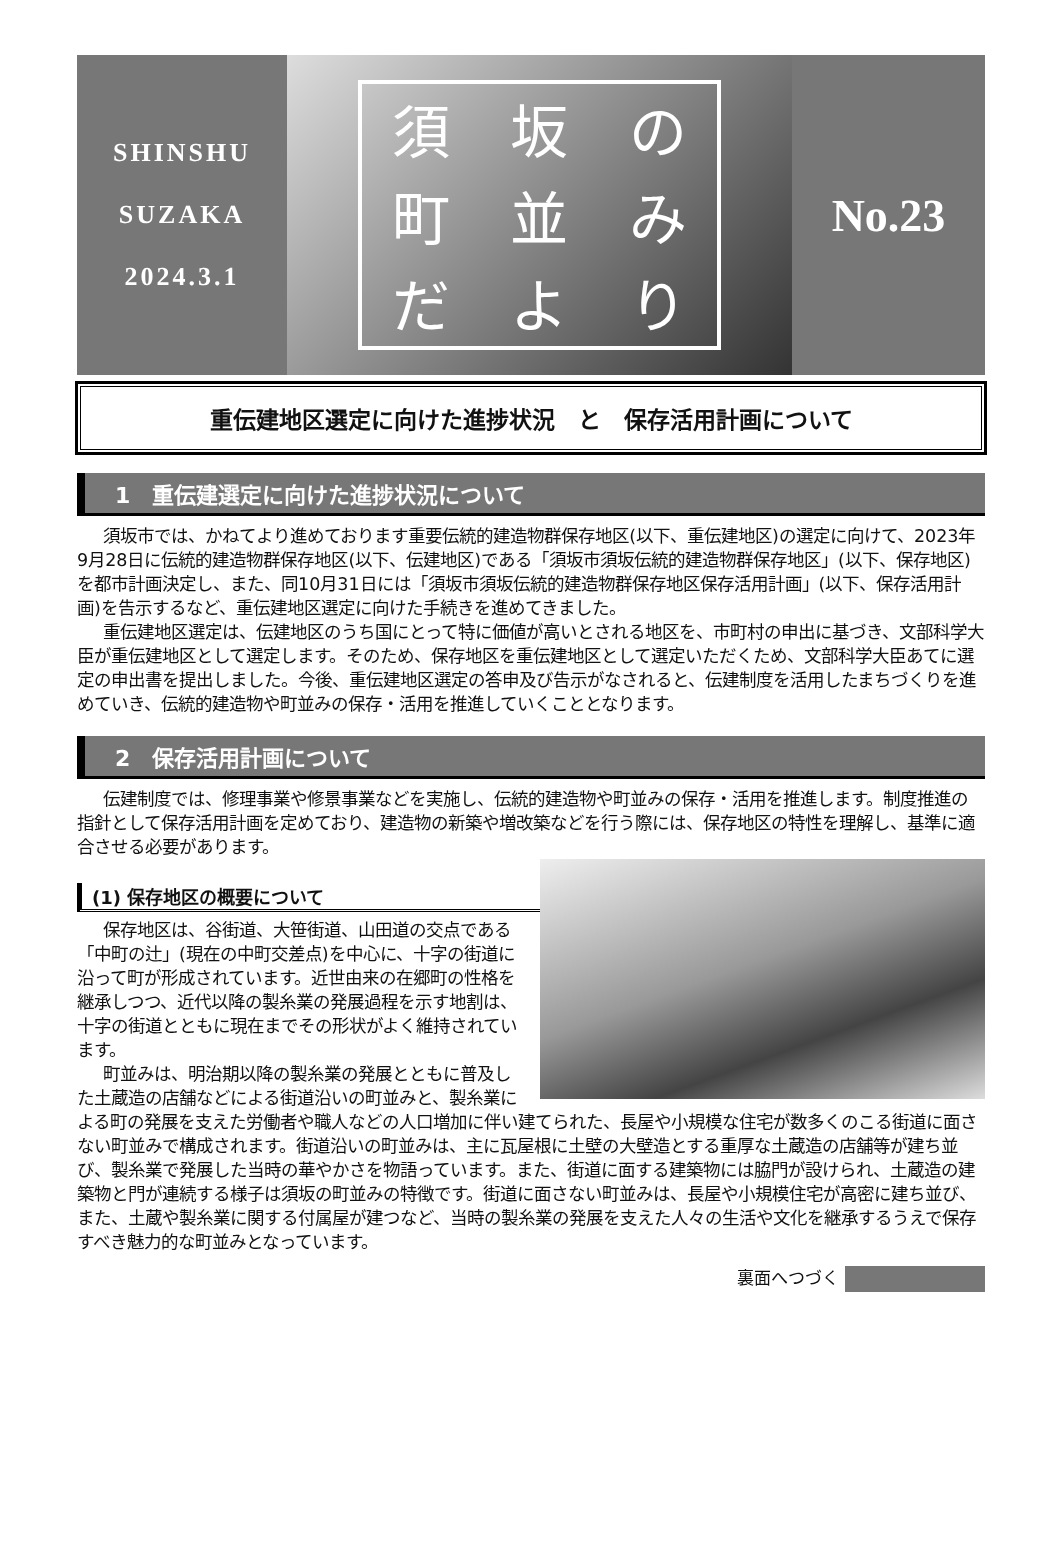SHINSHU
SUZAKA
2024.3.1
須坂の町並みだより
No.23
重伝建地区選定に向けた進捗状況　と　保存活用計画について
1　重伝建選定に向けた進捗状況について
須坂市では、かねてより進めております重要伝統的建造物群保存地区(以下、重伝建地区)の選定に向けて、2023年9月28日に伝統的建造物群保存地区(以下、伝建地区)である「須坂市須坂伝統的建造物群保存地区」(以下、保存地区)を都市計画決定し、また、同10月31日には「須坂市須坂伝統的建造物群保存地区保存活用計画」(以下、保存活用計画)を告示するなど、重伝建地区選定に向けた手続きを進めてきました。
重伝建地区選定は、伝建地区のうち国にとって特に価値が高いとされる地区を、市町村の申出に基づき、文部科学大臣が重伝建地区として選定します。そのため、保存地区を重伝建地区として選定いただくため、文部科学大臣あてに選定の申出書を提出しました。今後、重伝建地区選定の答申及び告示がなされると、伝建制度を活用したまちづくりを進めていき、伝統的建造物や町並みの保存・活用を推進していくこととなります。
2　保存活用計画について
伝建制度では、修理事業や修景事業などを実施し、伝統的建造物や町並みの保存・活用を推進します。制度推進の指針として保存活用計画を定めており、建造物の新築や増改築などを行う際には、保存地区の特性を理解し、基準に適合させる必要があります。
(1) 保存地区の概要について
保存地区は、谷街道、大笹街道、山田道の交点である「中町の辻」(現在の中町交差点)を中心に、十字の街道に沿って町が形成されています。近世由来の在郷町の性格を継承しつつ、近代以降の製糸業の発展過程を示す地割は、十字の街道とともに現在までその形状がよく維持されています。
町並みは、明治期以降の製糸業の発展とともに普及した土蔵造の店舗などによる街道沿いの町並みと、製糸業による町の発展を支えた労働者や職人などの人口増加に伴い建てられた、長屋や小規模な住宅が数多くのこる街道に面さない町並みで構成されます。街道沿いの町並みは、主に瓦屋根に土壁の大壁造とする重厚な土蔵造の店舗等が建ち並び、製糸業で発展した当時の華やかさを物語っています。また、街道に面する建築物には脇門が設けられ、土蔵造の建築物と門が連続する様子は須坂の町並みの特徴です。街道に面さない町並みは、長屋や小規模住宅が高密に建ち並び、また、土蔵や製糸業に関する付属屋が建つなど、当時の製糸業の発展を支えた人々の生活や文化を継承するうえで保存すべき魅力的な町並みとなっています。
裏面へつづく